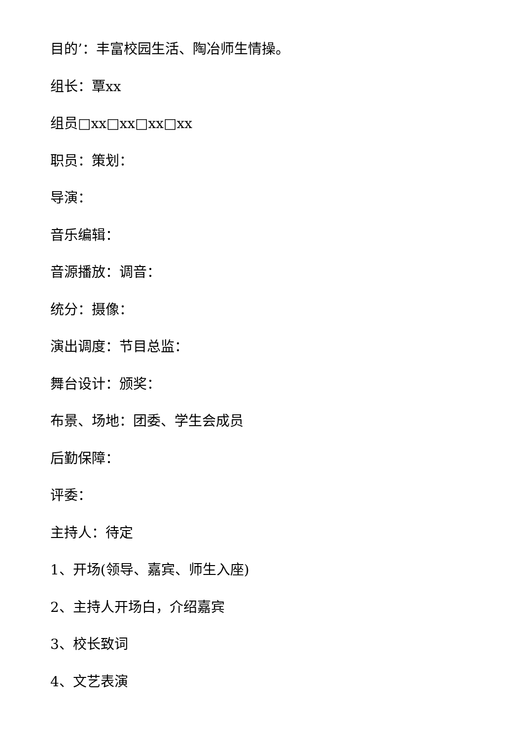目的’：丰富校园生活、陶冶师生情操。
组长：覃xx
组员□xx□xx□xx□xx
职员：策划：
导演：
音乐编辑：
音源播放：调音：
统分：摄像：
演出调度：节目总监：
舞台设计：颁奖：
布景、场地：团委、学生会成员
后勤保障：
评委：
主持人：待定
1、开场(领导、嘉宾、师生入座)
2、主持人开场白，介绍嘉宾
3、校长致词
4、文艺表演